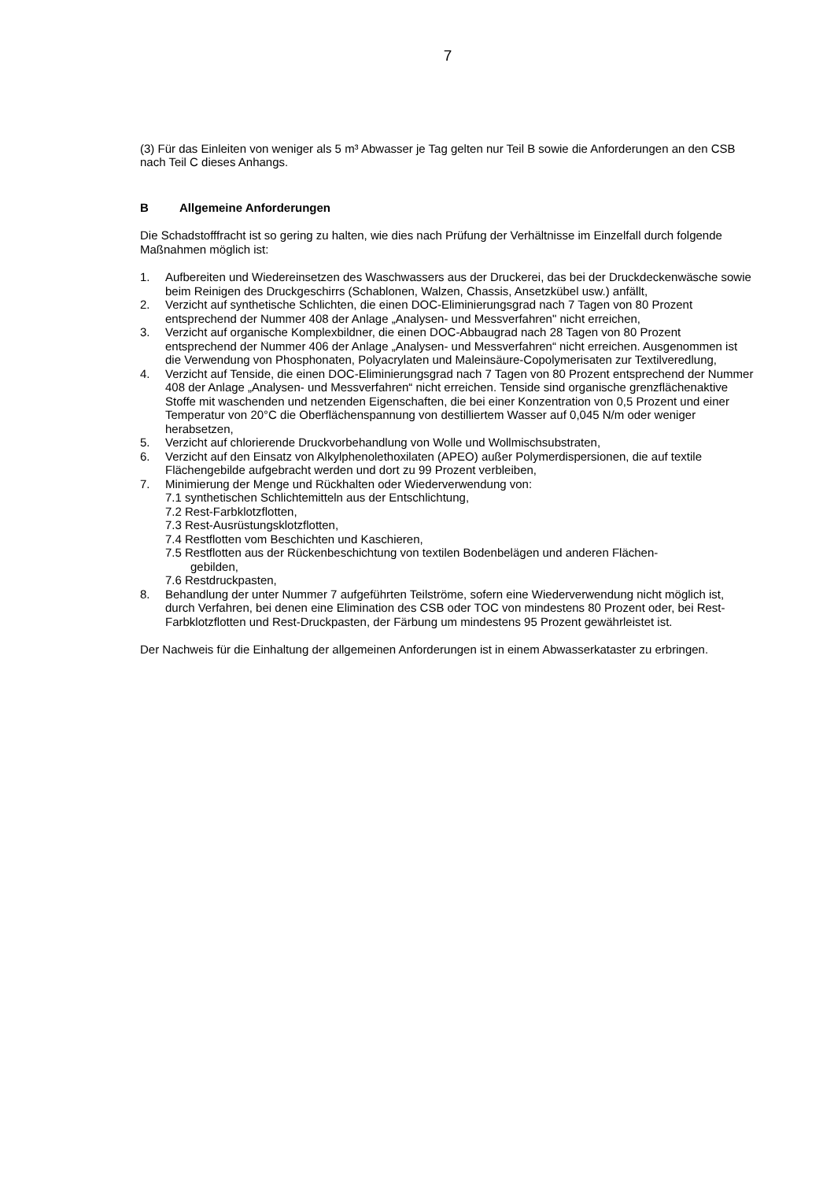7
(3) Für das Einleiten von weniger als 5 m³ Abwasser je Tag gelten nur Teil B sowie die Anforde­rungen an den CSB nach Teil C dieses Anhangs.
B Allgemeine Anforderungen
Die Schadstofffracht ist so gering zu halten, wie dies nach Prüfung der Verhältnisse im Einzelfall durch folgende Maßnahmen möglich ist:
1. Aufbereiten und Wiedereinsetzen des Waschwassers aus der Druckerei, das bei der Druck­deckenwäsche sowie beim Reinigen des Druckgeschirrs (Schablonen, Walzen, Chassis, An­setzkübel usw.) anfällt,
2. Verzicht auf synthetische Schlichten, die einen DOC-Eliminierungsgrad nach 7 Tagen von 80 Prozent entsprechend der Nummer 408 der Anlage „Analysen- und Messverfahren" nicht errei­chen,
3. Verzicht auf organische Komplexbildner, die einen DOC-Abbaugrad nach 28 Tagen von 80 Prozent entsprechend der Nummer 406 der Anlage „Analysen- und Messverfahren“ nicht errei­chen. Ausgenommen ist die Verwendung von Phosphonaten, Polyacrylaten und Maleinsäure-Copolymerisaten zur Textilveredlung,
4. Verzicht auf Tenside, die einen DOC-Eliminierungsgrad nach 7 Tagen von 80 Prozent entspre­chend der Nummer 408 der Anlage „Analysen- und Messverfahren“ nicht erreichen. Tenside sind organische grenzflächenaktive Stoffe mit waschenden und netzenden Eigenschaften, die bei einer Konzentration von 0,5 Prozent und einer Temperatur von 20°C die Oberflächen­spannung von destilliertem Wasser auf 0,045 N/m oder weniger herabsetzen,
5. Verzicht auf chlorierende Druckvorbehandlung von Wolle und Wollmischsubstraten,
6. Verzicht auf den Einsatz von Alkylphenolethoxilaten (APEO) außer Polymerdispersionen, die auf textile Flächengebilde aufgebracht werden und dort zu 99 Prozent verbleiben,
7. Minimierung der Menge und Rückhalten oder Wiederverwendung von:
7.1 synthetischen Schlichtemitteln aus der Entschlichtung,
7.2 Rest-Farbklotzflotten,
7.3 Rest-Ausrüstungsklotzflotten,
7.4 Restflotten vom Beschichten und Kaschieren,
7.5 Restflotten aus der Rückenbeschichtung von textilen Bodenbelägen und anderen Flächen-
gebilden,
7.6 Restdruckpasten,
8. Behandlung der unter Nummer 7 aufgeführten Teilströme, sofern eine Wiederverwendung nicht möglich ist, durch Verfahren, bei denen eine Elimination des CSB oder TOC von minde­stens 80 Prozent oder, bei Rest-Farbklotzflotten und Rest-Druckpasten, der Färbung um min­destens 95 Prozent gewährleistet ist.
Der Nachweis für die Einhaltung der allgemeinen Anforderungen ist in einem Abwasserkataster zu erbringen.